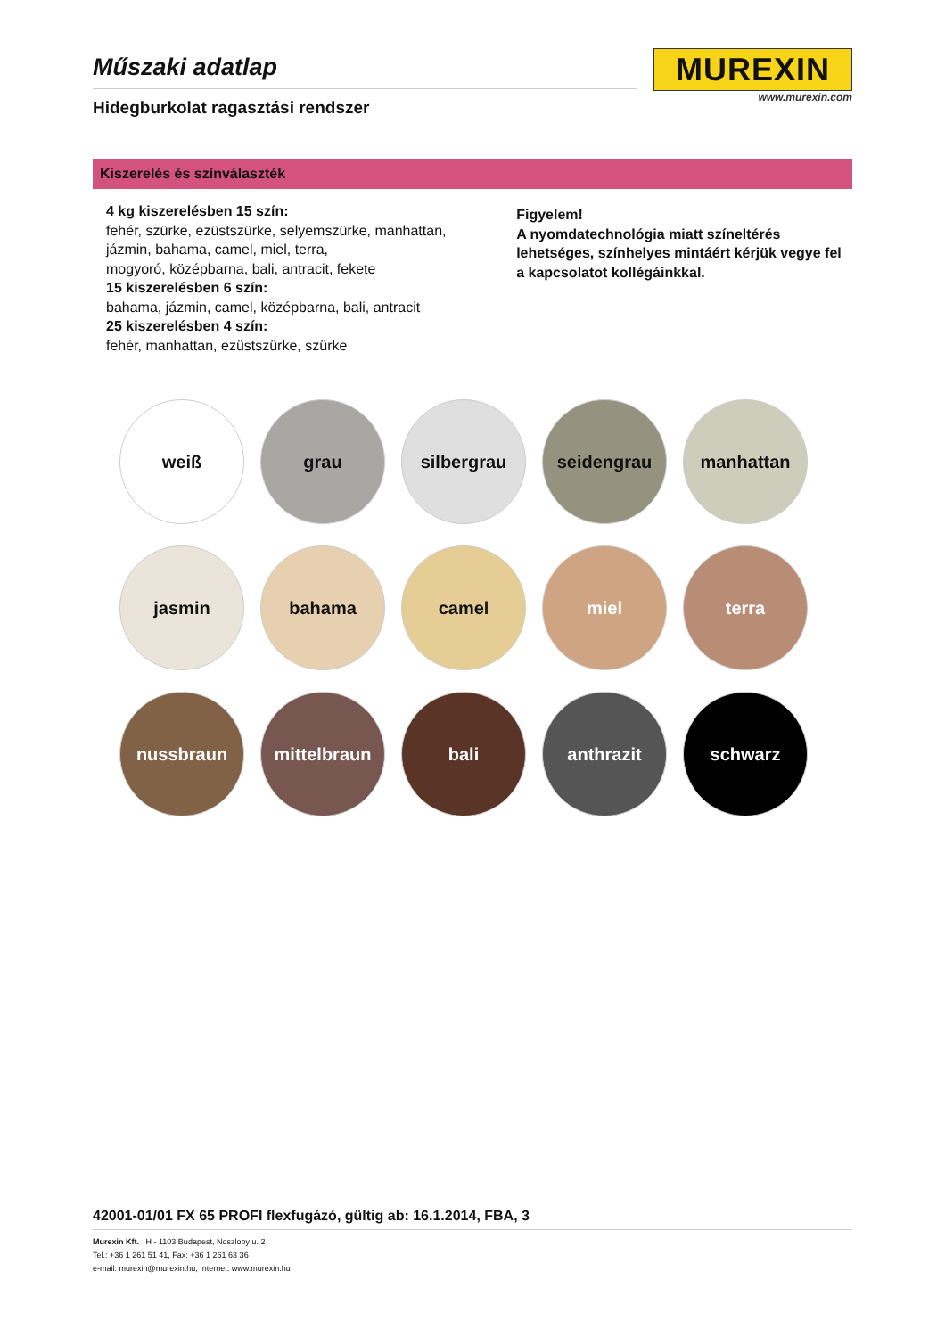Műszaki adatlap
Hidegburkolat ragasztási rendszer
MUREXIN
www.murexin.com
Kiszerelés és színválaszték
4 kg kiszerelésben 15 szín:
fehér, szürke, ezüstszürke, selyemszürke, manhattan,
jázmin, bahama, camel, miel, terra,
mogyoró, középbarna, bali, antracit, fekete
15 kiszerelésben 6 szín:
bahama, jázmin, camel, középbarna, bali, antracit
25 kiszerelésben 4 szín:
fehér, manhattan, ezüstszürke, szürke
Figyelem!
A nyomdatechnológia miatt színeltérés lehetséges, színhelyes mintáért kérjük vegye fel a kapcsolatot kollégáinkkal.
weiß
grau
silbergrau
seidengrau
manhattan
jasmin
bahama
camel
miel
terra
nussbraun
mittelbraun
bali
anthrazit
schwarz
42001-01/01 FX 65 PROFI flexfugázó, gültig ab: 16.1.2014, FBA, 3
Murexin Kft. H - 1103 Budapest, Noszlopy u. 2
Tel.: +36 1 261 51 41, Fax: +36 1 261 63 36
e-mail: murexin@murexin.hu, Internet: www.murexin.hu